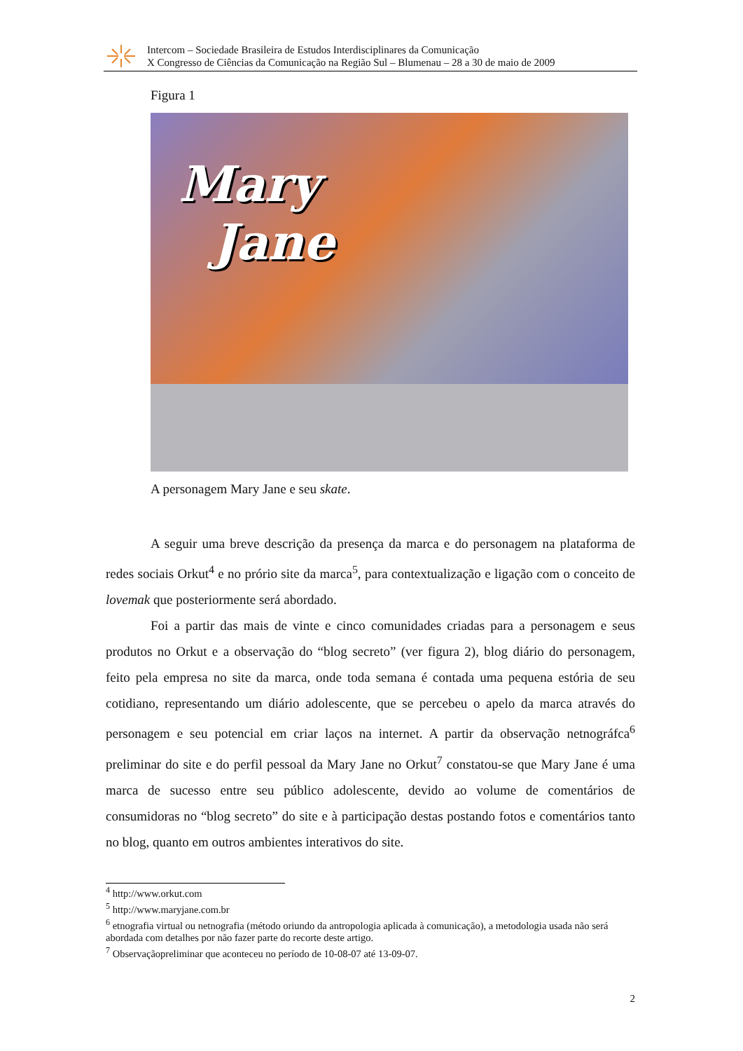Intercom – Sociedade Brasileira de Estudos Interdisciplinares da Comunicação
X Congresso de Ciências da Comunicação na Região Sul – Blumenau – 28 a 30 de maio de 2009
Figura 1
Mary
Jane
A personagem Mary Jane e seu skate.
A seguir uma breve descrição da presença da marca e do personagem na plataforma de redes sociais Orkut<sup>4</sup> e no prório site da marca<sup>5</sup>, para contextualização e ligação com o conceito de lovemak que posteriormente será abordado.
Foi a partir das mais de vinte e cinco comunidades criadas para a personagem e seus produtos no Orkut e a observação do “blog secreto” (ver figura 2), blog diário do personagem, feito pela empresa no site da marca, onde toda semana é contada uma pequena estória de seu cotidiano, representando um diário adolescente, que se percebeu o apelo da marca através do personagem e seu potencial em criar laços na internet. A partir da observação netnográfca<sup>6</sup> preliminar do site e do perfil pessoal da Mary Jane no Orkut<sup>7</sup> constatou-se que Mary Jane é uma marca de sucesso entre seu público adolescente, devido ao volume de comentários de consumidoras no “blog secreto” do site e à participação destas postando fotos e comentários tanto no blog, quanto em outros ambientes interativos do site.
<sup>4</sup> http://www.orkut.com
<sup>5</sup> http://www.maryjane.com.br
<sup>6</sup> etnografia virtual ou netnografia (método oriundo da antropologia aplicada à comunicação), a metodologia usada não será abordada com detalhes por não fazer parte do recorte deste artigo.
<sup>7</sup> Observaçãopreliminar que aconteceu no período de 10-08-07 até 13-09-07.
2